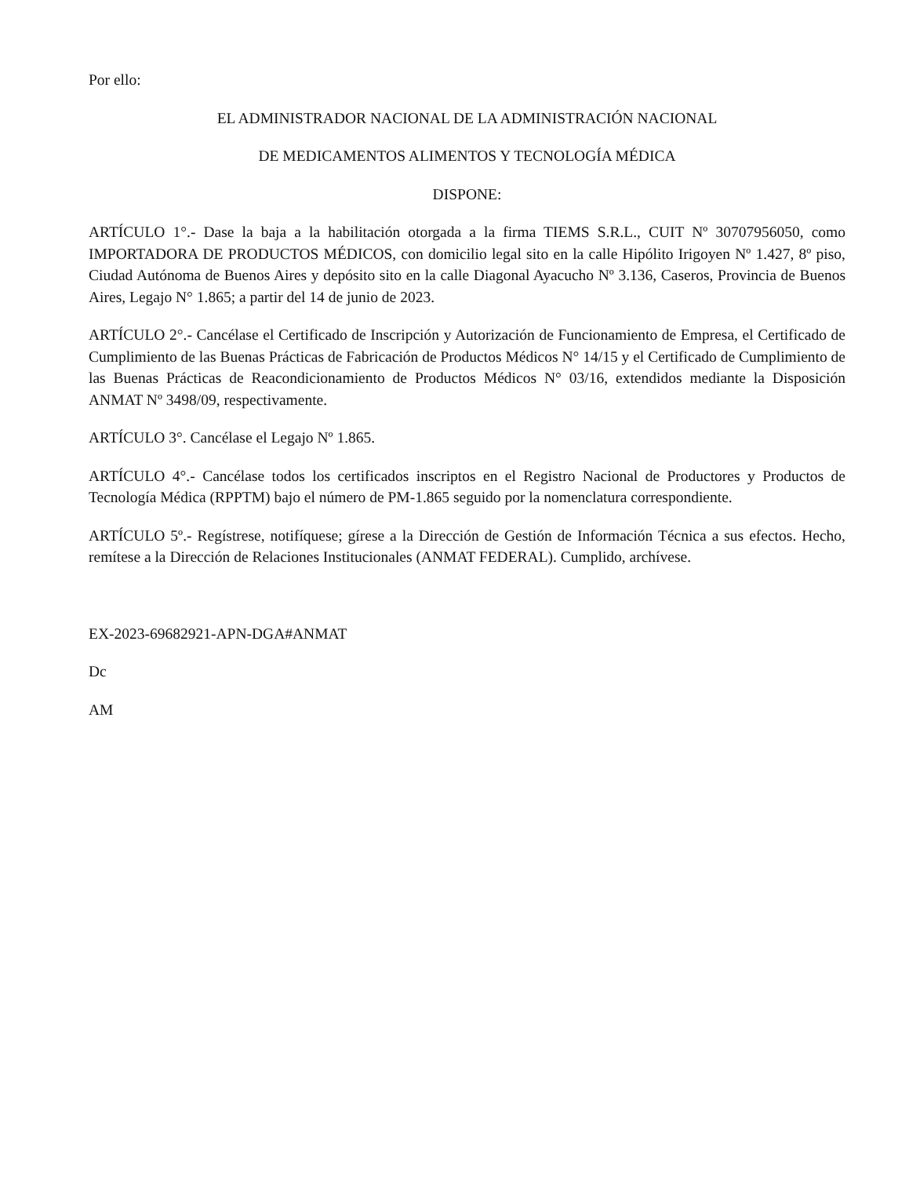Por ello:
EL ADMINISTRADOR NACIONAL DE LA ADMINISTRACIÓN NACIONAL
DE MEDICAMENTOS ALIMENTOS Y TECNOLOGÍA MÉDICA
DISPONE:
ARTÍCULO 1°.- Dase la baja a la habilitación otorgada a la firma TIEMS S.R.L., CUIT Nº 30707956050, como IMPORTADORA DE PRODUCTOS MÉDICOS, con domicilio legal sito en la calle Hipólito Irigoyen Nº 1.427, 8º piso, Ciudad Autónoma de Buenos Aires y depósito sito en la calle Diagonal Ayacucho Nº 3.136, Caseros, Provincia de Buenos Aires, Legajo N° 1.865; a partir del 14 de junio de 2023.
ARTÍCULO 2°.- Cancélase el Certificado de Inscripción y Autorización de Funcionamiento de Empresa, el Certificado de Cumplimiento de las Buenas Prácticas de Fabricación de Productos Médicos N° 14/15 y el Certificado de Cumplimiento de las Buenas Prácticas de Reacondicionamiento de Productos Médicos N° 03/16, extendidos mediante la Disposición ANMAT Nº 3498/09, respectivamente.
ARTÍCULO 3°. Cancélase el Legajo Nº 1.865.
ARTÍCULO 4°.- Cancélase todos los certificados inscriptos en el Registro Nacional de Productores y Productos de Tecnología Médica (RPPTM) bajo el número de PM-1.865 seguido por la nomenclatura correspondiente.
ARTÍCULO 5º.- Regístrese, notifíquese; gírese a la Dirección de Gestión de Información Técnica a sus efectos. Hecho, remítese a la Dirección de Relaciones Institucionales (ANMAT FEDERAL). Cumplido, archívese.
EX-2023-69682921-APN-DGA#ANMAT
Dc
AM